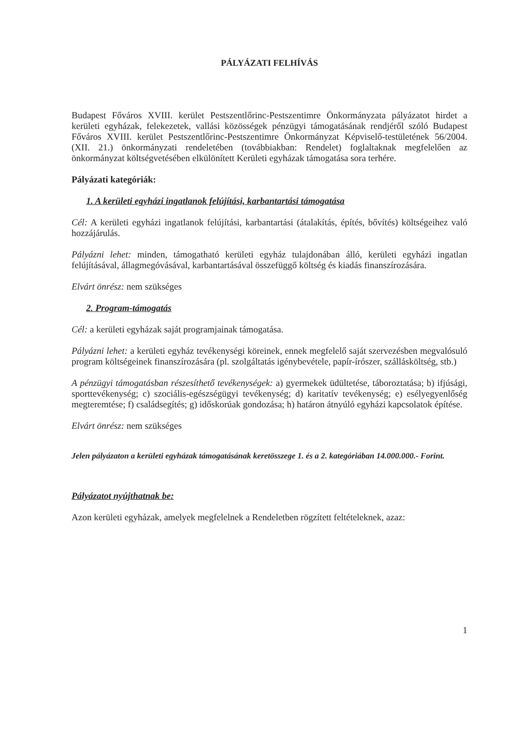PÁLYÁZATI FELHÍVÁS
Budapest Főváros XVIII. kerület Pestszentlőrinc-Pestszentimre Önkormányzata pályázatot hirdet a kerületi egyházak, felekezetek, vallási közösségek pénzügyi támogatásának rendjéről szóló Budapest Főváros XVIII. kerület Pestszentlőrinc-Pestszentimre Önkormányzat Képviselő-testületének 56/2004. (XII. 21.) önkormányzati rendeletében (továbbiakban: Rendelet) foglaltaknak megfelelően az önkormányzat költségvetésében elkülönített Kerületi egyházak támogatása sora terhére.
Pályázati kategóriák:
1. A kerületi egyházi ingatlanok felújítási, karbantartási támogatása
Cél: A kerületi egyházi ingatlanok felújítási, karbantartási (átalakítás, építés, bővítés) költségeihez való hozzájárulás.
Pályázni lehet: minden, támogatható kerületi egyház tulajdonában álló, kerületi egyházi ingatlan felújításával, állagmegóvásával, karbantartásával összefüggő költség és kiadás finanszírozására.
Elvárt önrész: nem szükséges
2. Program-támogatás
Cél: a kerületi egyházak saját programjainak támogatása.
Pályázni lehet: a kerületi egyház tevékenységi köreinek, ennek megfelelő saját szervezésben megvalósuló program költségeinek finanszírozására (pl. szolgáltatás igénybevétele, papír-írószer, szállásköltség, stb.)
A pénzügyi támogatásban részesíthető tevékenységek: a) gyermekek üdültetése, táboroztatása; b) ifjúsági, sporttevékenység; c) szociális-egészségügyi tevékenység; d) karitatív tevékenység; e) esélyegyenlőség megteremtése; f) családsegítés; g) időskorúak gondozása; h) határon átnyúló egyházi kapcsolatok építése.
Elvárt önrész: nem szükséges
Jelen pályázaton a kerületi egyházak támogatásának keretösszege 1. és a 2. kategóriában 14.000.000.- Forint.
Pályázatot nyújthatnak be:
Azon kerületi egyházak, amelyek megfelelnek a Rendeletben rögzített feltételeknek, azaz:
1